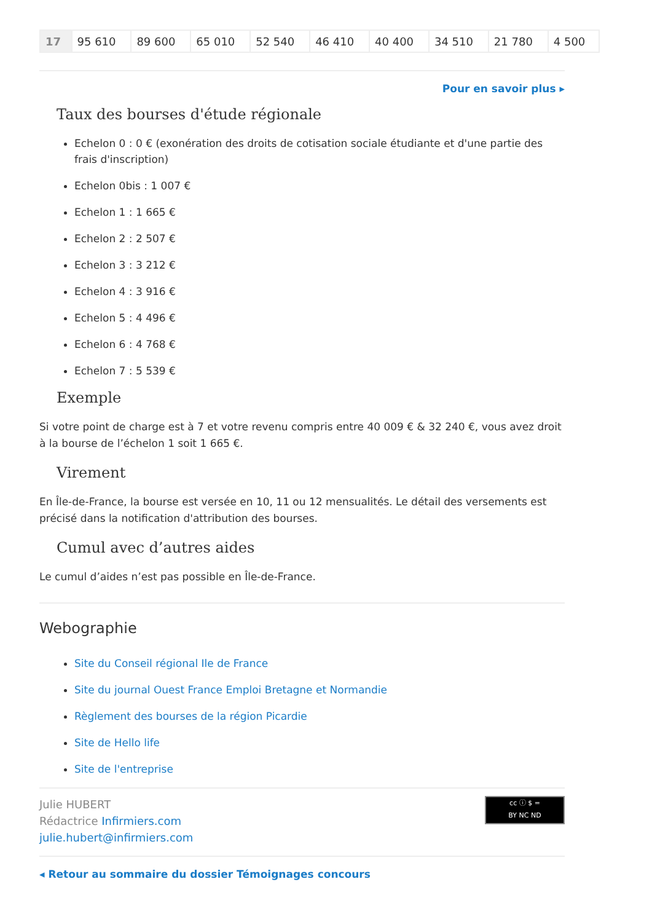| 17 | 95 610 | 89 600 | 65 010 | 52 540 | 46 410 | 40 400 | 34 510 | 21 780 | 4 500 |
Pour en savoir plus ▸
Taux des bourses d'étude régionale
Echelon 0 : 0 € (exonération des droits de cotisation sociale étudiante et d'une partie des frais d'inscription)
Echelon 0bis : 1 007 €
Echelon 1 : 1 665 €
Echelon 2 : 2 507 €
Echelon 3 : 3 212 €
Echelon 4 : 3 916 €
Echelon 5 : 4 496 €
Echelon 6 : 4 768 €
Echelon 7 : 5 539 €
Exemple
Si votre point de charge est à 7 et votre revenu compris entre 40 009 € & 32 240 €, vous avez droit à la bourse de l’échelon 1 soit 1 665 €.
Virement
En Île-de-France, la bourse est versée en 10, 11 ou 12 mensualités. Le détail des versements est précisé dans la notification d'attribution des bourses.
Cumul avec d’autres aides
Le cumul d’aides n’est pas possible en Île-de-France.
Webographie
Site du Conseil régional Ile de France
Site du journal Ouest France Emploi Bretagne et Normandie
Règlement des bourses de la région Picardie
Site de Hello life
Site de l'entreprise
Julie HUBERT
Rédactrice Infirmiers.com
julie.hubert@infirmiers.com
cc ⓘ $ =
BY NC ND
◂ Retour au sommaire du dossier Témoignages concours